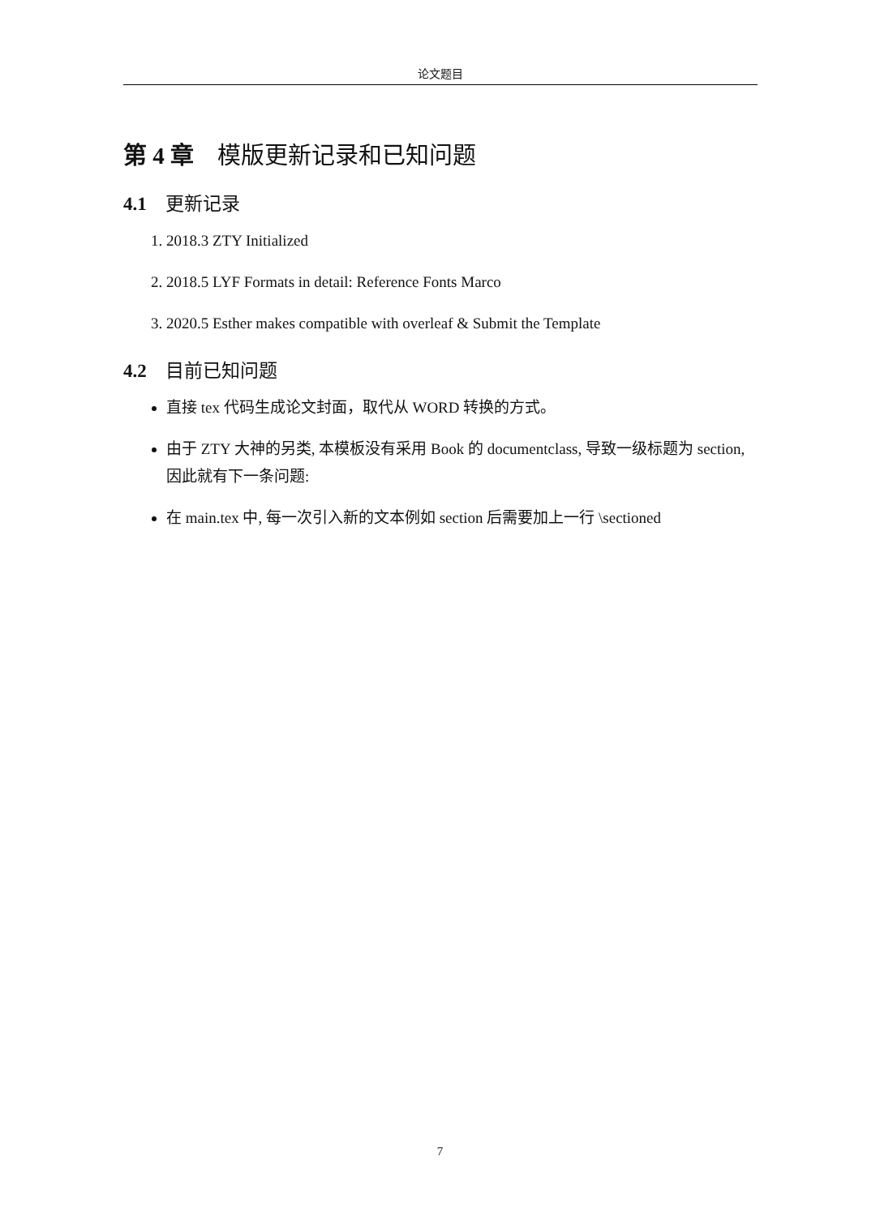论文题目
第 4 章　模版更新记录和已知问题
4.1　更新记录
1. 2018.3 ZTY Initialized
2. 2018.5 LYF Formats in detail: Reference Fonts Marco
3. 2020.5 Esther makes compatible with overleaf & Submit the Template
4.2　目前已知问题
直接 tex 代码生成论文封面，取代从 WORD 转换的方式。
由于 ZTY 大神的另类, 本模板没有采用 Book 的 documentclass, 导致一级标题为 section, 因此就有下一条问题:
在 main.tex 中, 每一次引入新的文本例如 section 后需要加上一行 \sectioned
7